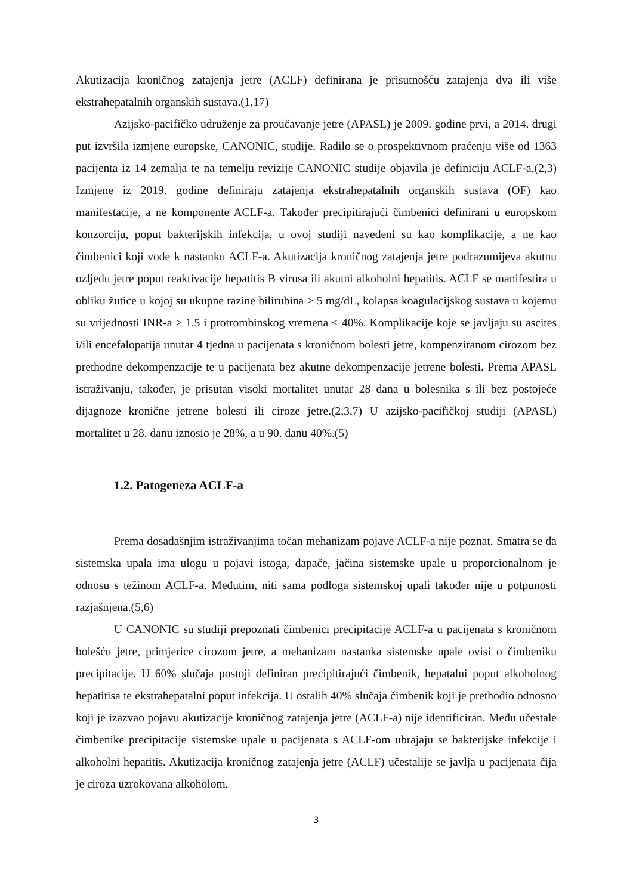Akutizacija kroničnog zatajenja jetre (ACLF) definirana je prisutnošću zatajenja dva ili više ekstrahepatalnih organskih sustava.(1,17)
Azijsko-pacifičko udruženje za proučavanje jetre (APASL) je 2009. godine prvi, a 2014. drugi put izvršila izmjene europske, CANONIC, studije. Radilo se o prospektivnom praćenju više od 1363 pacijenta iz 14 zemalja te na temelju revizije CANONIC studije objavila je definiciju ACLF-a.(2,3) Izmjene iz 2019. godine definiraju zatajenja ekstrahepatalnih organskih sustava (OF) kao manifestacije, a ne komponente ACLF-a. Također precipitirajući čimbenici definirani u europskom konzorciju, poput bakterijskih infekcija, u ovoj studiji navedeni su kao komplikacije, a ne kao čimbenici koji vode k nastanku ACLF-a. Akutizacija kroničnog zatajenja jetre podrazumijeva akutnu ozljedu jetre poput reaktivacije hepatitis B virusa ili akutni alkoholni hepatitis. ACLF se manifestira u obliku žutice u kojoj su ukupne razine bilirubina ≥ 5 mg/dL, kolapsa koagulacijskog sustava u kojemu su vrijednosti INR-a ≥ 1.5 i protrombinskog vremena < 40%. Komplikacije koje se javljaju su ascites i/ili encefalopatija unutar 4 tjedna u pacijenata s kroničnom bolesti jetre, kompenziranom cirozom bez prethodne dekompenzacije te u pacijenata bez akutne dekompenzacije jetrene bolesti. Prema APASL istraživanju, također, je prisutan visoki mortalitet unutar 28 dana u bolesnika s ili bez postojeće dijagnoze kronične jetrene bolesti ili ciroze jetre.(2,3,7) U azijsko-pacifičkoj studiji (APASL) mortalitet u 28. danu iznosio je 28%, a u 90. danu 40%.(5)
1.2. Patogeneza ACLF-a
Prema dosadašnjim istraživanjima točan mehanizam pojave ACLF-a nije poznat. Smatra se da sistemska upala ima ulogu u pojavi istoga, dapače, jačina sistemske upale u proporcionalnom je odnosu s težinom ACLF-a. Međutim, niti sama podloga sistemskoj upali također nije u potpunosti razjašnjena.(5,6)
U CANONIC su studiji prepoznati čimbenici precipitacije ACLF-a u pacijenata s kroničnom bolešću jetre, primjerice cirozom jetre, a mehanizam nastanka sistemske upale ovisi o čimbeniku precipitacije. U 60% slučaja postoji definiran precipitirajući čimbenik, hepatalni poput alkoholnog hepatitisa te ekstrahepatalni poput infekcija. U ostalih 40% slučaja čimbenik koji je prethodio odnosno koji je izazvao pojavu akutizacije kroničnog zatajenja jetre (ACLF-a) nije identificiran. Među učestale čimbenike precipitacije sistemske upale u pacijenata s ACLF-om ubrajaju se bakterijske infekcije i alkoholni hepatitis. Akutizacija kroničnog zatajenja jetre (ACLF) učestalije se javlja u pacijenata čija je ciroza uzrokovana alkoholom.
3